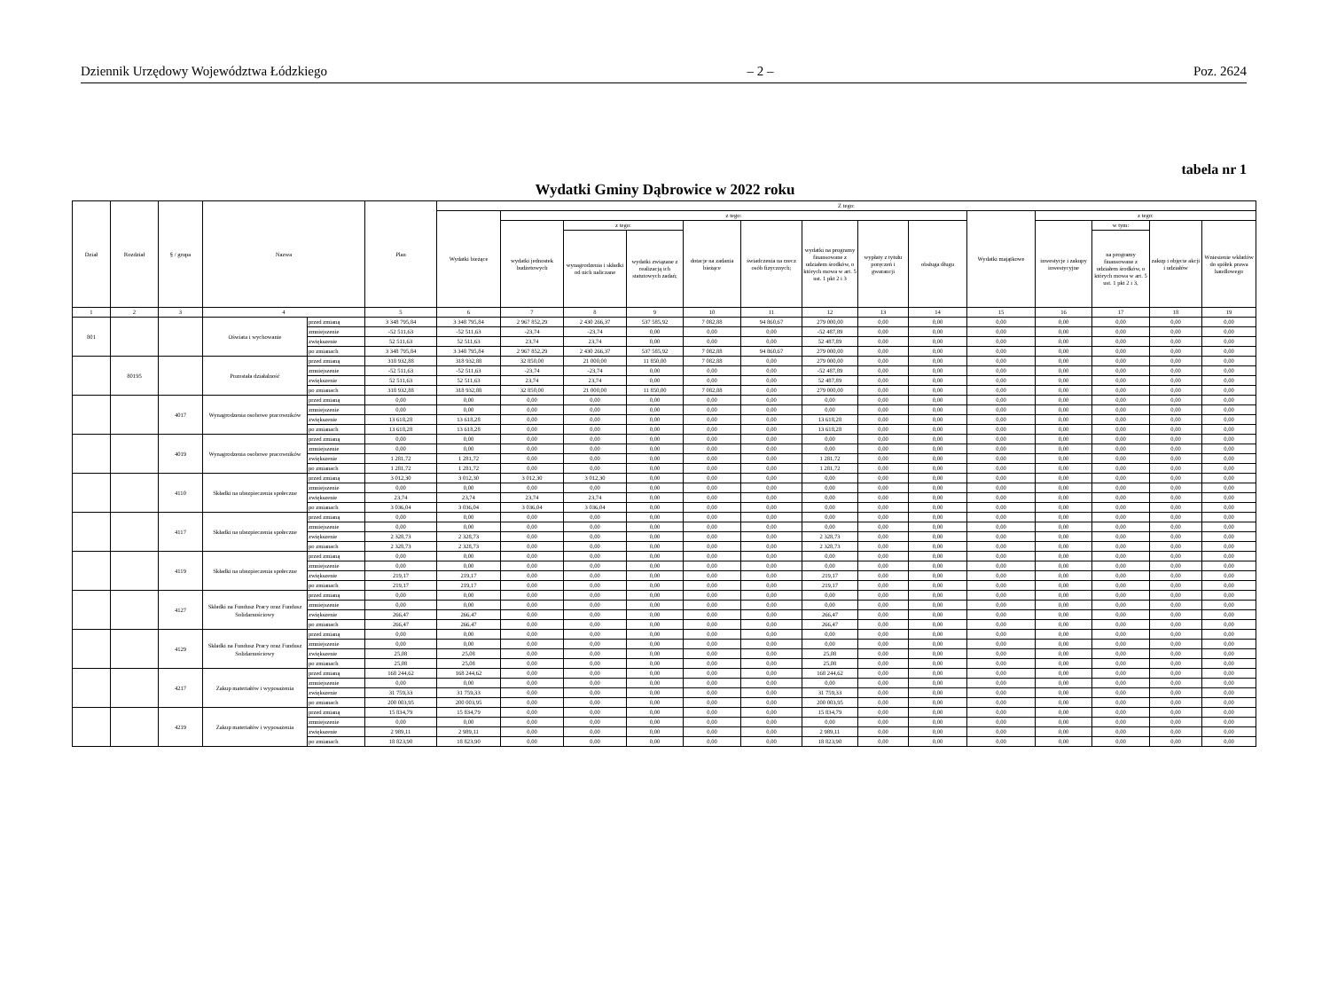Dziennik Urzędowy Województwa Łódzkiego – 2 – Poz. 2624
tabela nr 1
Wydatki Gminy Dąbrowice w 2022 roku
| Dział | Rozdział | § / grupa | Nazwa | | Plan | Z tego: | | | | | | | | | | | | | |
| --- | --- | --- | --- | --- | --- | --- | --- | --- | --- | --- | --- | --- | --- | --- | --- | --- | --- | --- | --- |
| | | | | | | Wydatki bieżące | z tego: | | | | | | | | Wydatki majątkowe | z tego: | | | |
| | | | | | | | wydatki jednostek budżetowych | z tego: | | dotacje na zadania bieżące | świadczenia na rzecz osób fizycznych; | wydatki na programy finansowane z udziałem środków, o których mowa w art. 5 ust. 1 pkt 2 i 3 | wypłaty z tytułu poręczeń i gwarancji | obsługa długu | | inwestycje i zakupy inwestycyjne | w tym: | zakup i objęcie akcji i udziałów | Wniesienie wkładów do spółek prawa handlowego |
| | | | | | | | | wynagrodzenia i składki od nich naliczane | wydatki związane z realizacją ich statutowych zadań; | | | | | | | | na programy finansowane z udziałem środków, o których mowa w art. 5 ust. 1 pkt 2 i 3, | | |
| 1 | 2 | 3 | 4 | | 5 | 6 | 7 | 8 | 9 | 10 | 11 | 12 | 13 | 14 | 15 | 16 | 17 | 18 | 19 |
| 801 | | | Oświata i wychowanie | przed zmianą | 3 348 795,84 | 3 348 795,84 | 2 967 852,29 | 2 430 266,37 | 537 585,92 | 7 082,88 | 94 860,67 | 279 000,00 | 0,00 | 0,00 | 0,00 | 0,00 | 0,00 | 0,00 | 0,00 |
| | | | | zmniejszenie | -52 511,63 | -52 511,63 | -23,74 | -23,74 | 0,00 | 0,00 | 0,00 | -52 487,89 | 0,00 | 0,00 | 0,00 | 0,00 | 0,00 | 0,00 | 0,00 |
| | | | | zwiększenie | 52 511,63 | 52 511,63 | 23,74 | 23,74 | 0,00 | 0,00 | 0,00 | 52 487,89 | 0,00 | 0,00 | 0,00 | 0,00 | 0,00 | 0,00 | 0,00 |
| | | | | po zmianach | 3 348 795,84 | 3 348 795,84 | 2 967 852,29 | 2 430 266,37 | 537 585,92 | 7 082,88 | 94 860,67 | 279 000,00 | 0,00 | 0,00 | 0,00 | 0,00 | 0,00 | 0,00 | 0,00 |
| | 80195 | | Pozostała działalność | przed zmianą | 318 932,88 | 318 932,88 | 32 850,00 | 21 000,00 | 11 850,00 | 7 082,88 | 0,00 | 279 000,00 | 0,00 | 0,00 | 0,00 | 0,00 | 0,00 | 0,00 | 0,00 |
| | | | | zmniejszenie | -52 511,63 | -52 511,63 | -23,74 | -23,74 | 0,00 | 0,00 | 0,00 | -52 487,89 | 0,00 | 0,00 | 0,00 | 0,00 | 0,00 | 0,00 | 0,00 |
| | | | | zwiększenie | 52 511,63 | 52 511,63 | 23,74 | 23,74 | 0,00 | 0,00 | 0,00 | 52 487,89 | 0,00 | 0,00 | 0,00 | 0,00 | 0,00 | 0,00 | 0,00 |
| | | | | po zmianach | 318 932,88 | 318 932,88 | 32 850,00 | 21 000,00 | 11 850,00 | 7 082,88 | 0,00 | 279 000,00 | 0,00 | 0,00 | 0,00 | 0,00 | 0,00 | 0,00 | 0,00 |
| | | 4017 | Wynagrodzenia osobowe pracowników | przed zmianą | 0,00 | 0,00 | 0,00 | 0,00 | 0,00 | 0,00 | 0,00 | 0,00 | 0,00 | 0,00 | 0,00 | 0,00 | 0,00 | 0,00 | 0,00 |
| | | | | zmniejszenie | 0,00 | 0,00 | 0,00 | 0,00 | 0,00 | 0,00 | 0,00 | 0,00 | 0,00 | 0,00 | 0,00 | 0,00 | 0,00 | 0,00 | 0,00 |
| | | | | zwiększenie | 13 618,28 | 13 618,28 | 0,00 | 0,00 | 0,00 | 0,00 | 0,00 | 13 618,28 | 0,00 | 0,00 | 0,00 | 0,00 | 0,00 | 0,00 | 0,00 |
| | | | | po zmianach | 13 618,28 | 13 618,28 | 0,00 | 0,00 | 0,00 | 0,00 | 0,00 | 13 618,28 | 0,00 | 0,00 | 0,00 | 0,00 | 0,00 | 0,00 | 0,00 |
| | | 4019 | Wynagrodzenia osobowe pracowników | przed zmianą | 0,00 | 0,00 | 0,00 | 0,00 | 0,00 | 0,00 | 0,00 | 0,00 | 0,00 | 0,00 | 0,00 | 0,00 | 0,00 | 0,00 | 0,00 |
| | | | | zmniejszenie | 0,00 | 0,00 | 0,00 | 0,00 | 0,00 | 0,00 | 0,00 | 0,00 | 0,00 | 0,00 | 0,00 | 0,00 | 0,00 | 0,00 | 0,00 |
| | | | | zwiększenie | 1 281,72 | 1 281,72 | 0,00 | 0,00 | 0,00 | 0,00 | 0,00 | 1 281,72 | 0,00 | 0,00 | 0,00 | 0,00 | 0,00 | 0,00 | 0,00 |
| | | | | po zmianach | 1 281,72 | 1 281,72 | 0,00 | 0,00 | 0,00 | 0,00 | 0,00 | 1 281,72 | 0,00 | 0,00 | 0,00 | 0,00 | 0,00 | 0,00 | 0,00 |
| | | 4110 | Składki na ubezpieczenia społeczne | przed zmianą | 3 012,30 | 3 012,30 | 3 012,30 | 3 012,30 | 0,00 | 0,00 | 0,00 | 0,00 | 0,00 | 0,00 | 0,00 | 0,00 | 0,00 | 0,00 | 0,00 |
| | | | | zmniejszenie | 0,00 | 0,00 | 0,00 | 0,00 | 0,00 | 0,00 | 0,00 | 0,00 | 0,00 | 0,00 | 0,00 | 0,00 | 0,00 | 0,00 | 0,00 |
| | | | | zwiększenie | 23,74 | 23,74 | 23,74 | 23,74 | 0,00 | 0,00 | 0,00 | 0,00 | 0,00 | 0,00 | 0,00 | 0,00 | 0,00 | 0,00 | 0,00 |
| | | | | po zmianach | 3 036,04 | 3 036,04 | 3 036,04 | 3 036,04 | 0,00 | 0,00 | 0,00 | 0,00 | 0,00 | 0,00 | 0,00 | 0,00 | 0,00 | 0,00 | 0,00 |
| | | 4117 | Składki na ubezpieczenia społeczne | przed zmianą | 0,00 | 0,00 | 0,00 | 0,00 | 0,00 | 0,00 | 0,00 | 0,00 | 0,00 | 0,00 | 0,00 | 0,00 | 0,00 | 0,00 | 0,00 |
| | | | | zmniejszenie | 0,00 | 0,00 | 0,00 | 0,00 | 0,00 | 0,00 | 0,00 | 0,00 | 0,00 | 0,00 | 0,00 | 0,00 | 0,00 | 0,00 | 0,00 |
| | | | | zwiększenie | 2 328,73 | 2 328,73 | 0,00 | 0,00 | 0,00 | 0,00 | 0,00 | 2 328,73 | 0,00 | 0,00 | 0,00 | 0,00 | 0,00 | 0,00 | 0,00 |
| | | | | po zmianach | 2 328,73 | 2 328,73 | 0,00 | 0,00 | 0,00 | 0,00 | 0,00 | 2 328,73 | 0,00 | 0,00 | 0,00 | 0,00 | 0,00 | 0,00 | 0,00 |
| | | 4119 | Składki na ubezpieczenia społeczne | przed zmianą | 0,00 | 0,00 | 0,00 | 0,00 | 0,00 | 0,00 | 0,00 | 0,00 | 0,00 | 0,00 | 0,00 | 0,00 | 0,00 | 0,00 | 0,00 |
| | | | | zmniejszenie | 0,00 | 0,00 | 0,00 | 0,00 | 0,00 | 0,00 | 0,00 | 0,00 | 0,00 | 0,00 | 0,00 | 0,00 | 0,00 | 0,00 | 0,00 |
| | | | | zwiększenie | 219,17 | 219,17 | 0,00 | 0,00 | 0,00 | 0,00 | 0,00 | 219,17 | 0,00 | 0,00 | 0,00 | 0,00 | 0,00 | 0,00 | 0,00 |
| | | | | po zmianach | 219,17 | 219,17 | 0,00 | 0,00 | 0,00 | 0,00 | 0,00 | 219,17 | 0,00 | 0,00 | 0,00 | 0,00 | 0,00 | 0,00 | 0,00 |
| | | 4127 | Składki na Fundusz Pracy oraz Fundusz Solidarnościowy | przed zmianą | 0,00 | 0,00 | 0,00 | 0,00 | 0,00 | 0,00 | 0,00 | 0,00 | 0,00 | 0,00 | 0,00 | 0,00 | 0,00 | 0,00 | 0,00 |
| | | | | zmniejszenie | 0,00 | 0,00 | 0,00 | 0,00 | 0,00 | 0,00 | 0,00 | 0,00 | 0,00 | 0,00 | 0,00 | 0,00 | 0,00 | 0,00 | 0,00 |
| | | | | zwiększenie | 266,47 | 266,47 | 0,00 | 0,00 | 0,00 | 0,00 | 0,00 | 266,47 | 0,00 | 0,00 | 0,00 | 0,00 | 0,00 | 0,00 | 0,00 |
| | | | | po zmianach | 266,47 | 266,47 | 0,00 | 0,00 | 0,00 | 0,00 | 0,00 | 266,47 | 0,00 | 0,00 | 0,00 | 0,00 | 0,00 | 0,00 | 0,00 |
| | | 4129 | Składki na Fundusz Pracy oraz Fundusz Solidarnościowy | przed zmianą | 0,00 | 0,00 | 0,00 | 0,00 | 0,00 | 0,00 | 0,00 | 0,00 | 0,00 | 0,00 | 0,00 | 0,00 | 0,00 | 0,00 | 0,00 |
| | | | | zmniejszenie | 0,00 | 0,00 | 0,00 | 0,00 | 0,00 | 0,00 | 0,00 | 0,00 | 0,00 | 0,00 | 0,00 | 0,00 | 0,00 | 0,00 | 0,00 |
| | | | | zwiększenie | 25,08 | 25,08 | 0,00 | 0,00 | 0,00 | 0,00 | 0,00 | 25,08 | 0,00 | 0,00 | 0,00 | 0,00 | 0,00 | 0,00 | 0,00 |
| | | | | po zmianach | 25,08 | 25,08 | 0,00 | 0,00 | 0,00 | 0,00 | 0,00 | 25,08 | 0,00 | 0,00 | 0,00 | 0,00 | 0,00 | 0,00 | 0,00 |
| | | 4217 | Zakup materiałów i wyposażenia | przed zmianą | 168 244,62 | 168 244,62 | 0,00 | 0,00 | 0,00 | 0,00 | 0,00 | 168 244,62 | 0,00 | 0,00 | 0,00 | 0,00 | 0,00 | 0,00 | 0,00 |
| | | | | zmniejszenie | 0,00 | 0,00 | 0,00 | 0,00 | 0,00 | 0,00 | 0,00 | 0,00 | 0,00 | 0,00 | 0,00 | 0,00 | 0,00 | 0,00 | 0,00 |
| | | | | zwiększenie | 31 759,33 | 31 759,33 | 0,00 | 0,00 | 0,00 | 0,00 | 0,00 | 31 759,33 | 0,00 | 0,00 | 0,00 | 0,00 | 0,00 | 0,00 | 0,00 |
| | | | | po zmianach | 200 003,95 | 200 003,95 | 0,00 | 0,00 | 0,00 | 0,00 | 0,00 | 200 003,95 | 0,00 | 0,00 | 0,00 | 0,00 | 0,00 | 0,00 | 0,00 |
| | | 4219 | Zakup materiałów i wyposażenia | przed zmianą | 15 834,79 | 15 834,79 | 0,00 | 0,00 | 0,00 | 0,00 | 0,00 | 15 834,79 | 0,00 | 0,00 | 0,00 | 0,00 | 0,00 | 0,00 | 0,00 |
| | | | | zmniejszenie | 0,00 | 0,00 | 0,00 | 0,00 | 0,00 | 0,00 | 0,00 | 0,00 | 0,00 | 0,00 | 0,00 | 0,00 | 0,00 | 0,00 | 0,00 |
| | | | | zwiększenie | 2 989,11 | 2 989,11 | 0,00 | 0,00 | 0,00 | 0,00 | 0,00 | 2 989,11 | 0,00 | 0,00 | 0,00 | 0,00 | 0,00 | 0,00 | 0,00 |
| | | | | po zmianach | 18 823,90 | 18 823,90 | 0,00 | 0,00 | 0,00 | 0,00 | 0,00 | 18 823,90 | 0,00 | 0,00 | 0,00 | 0,00 | 0,00 | 0,00 | 0,00 |